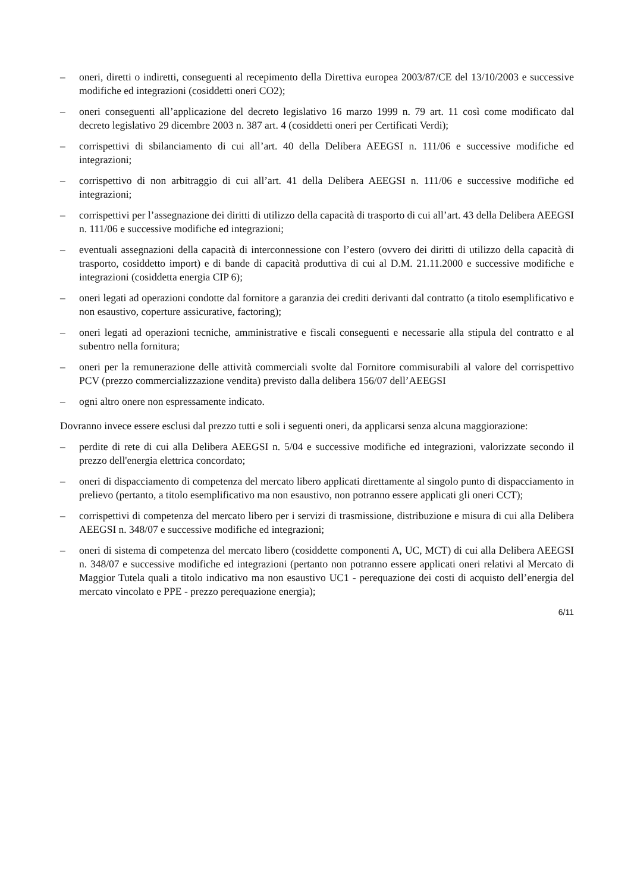– oneri, diretti o indiretti, conseguenti al recepimento della Direttiva europea 2003/87/CE del 13/10/2003 e successive modifiche ed integrazioni (cosiddetti oneri CO2);
– oneri conseguenti all’applicazione del decreto legislativo 16 marzo 1999 n. 79 art. 11 così come modificato dal decreto legislativo 29 dicembre 2003 n. 387 art. 4 (cosiddetti oneri per Certificati Verdi);
– corrispettivi di sbilanciamento di cui all’art. 40 della Delibera AEEGSI n. 111/06 e successive modifiche ed integrazioni;
– corrispettivo di non arbitraggio di cui all’art. 41 della Delibera AEEGSI n. 111/06 e successive modifiche ed integrazioni;
– corrispettivi per l’assegnazione dei diritti di utilizzo della capacità di trasporto di cui all’art. 43 della Delibera AEEGSI n. 111/06 e successive modifiche ed integrazioni;
– eventuali assegnazioni della capacità di interconnessione con l’estero (ovvero dei diritti di utilizzo della capacità di trasporto, cosiddetto import) e di bande di capacità produttiva di cui al D.M. 21.11.2000 e successive modifiche e integrazioni (cosiddetta energia CIP 6);
– oneri legati ad operazioni condotte dal fornitore a garanzia dei crediti derivanti dal contratto (a titolo esemplificativo e non esaustivo, coperture assicurative, factoring);
– oneri legati ad operazioni tecniche, amministrative e fiscali conseguenti e necessarie alla stipula del contratto e al subentro nella fornitura;
– oneri per la remunerazione delle attività commerciali svolte dal Fornitore commisurabili al valore del corrispettivo PCV (prezzo commercializzazione vendita) previsto dalla delibera 156/07 dell’AEEGSI
– ogni altro onere non espressamente indicato.
Dovranno invece essere esclusi dal prezzo tutti e soli i seguenti oneri, da applicarsi senza alcuna maggiorazione:
– perdite di rete di cui alla Delibera AEEGSI n. 5/04 e successive modifiche ed integrazioni, valorizzate secondo il prezzo dell'energia elettrica concordato;
– oneri di dispacciamento di competenza del mercato libero applicati direttamente al singolo punto di dispacciamento in prelievo (pertanto, a titolo esemplificativo ma non esaustivo, non potranno essere applicati gli oneri CCT);
– corrispettivi di competenza del mercato libero per i servizi di trasmissione, distribuzione e misura di cui alla Delibera AEEGSI n. 348/07 e successive modifiche ed integrazioni;
– oneri di sistema di competenza del mercato libero (cosiddette componenti A, UC, MCT) di cui alla Delibera AEEGSI n. 348/07 e successive modifiche ed integrazioni (pertanto non potranno essere applicati oneri relativi al Mercato di Maggior Tutela quali a titolo indicativo ma non esaustivo UC1 - perequazione dei costi di acquisto dell’energia del mercato vincolato e PPE - prezzo perequazione energia);
6/11